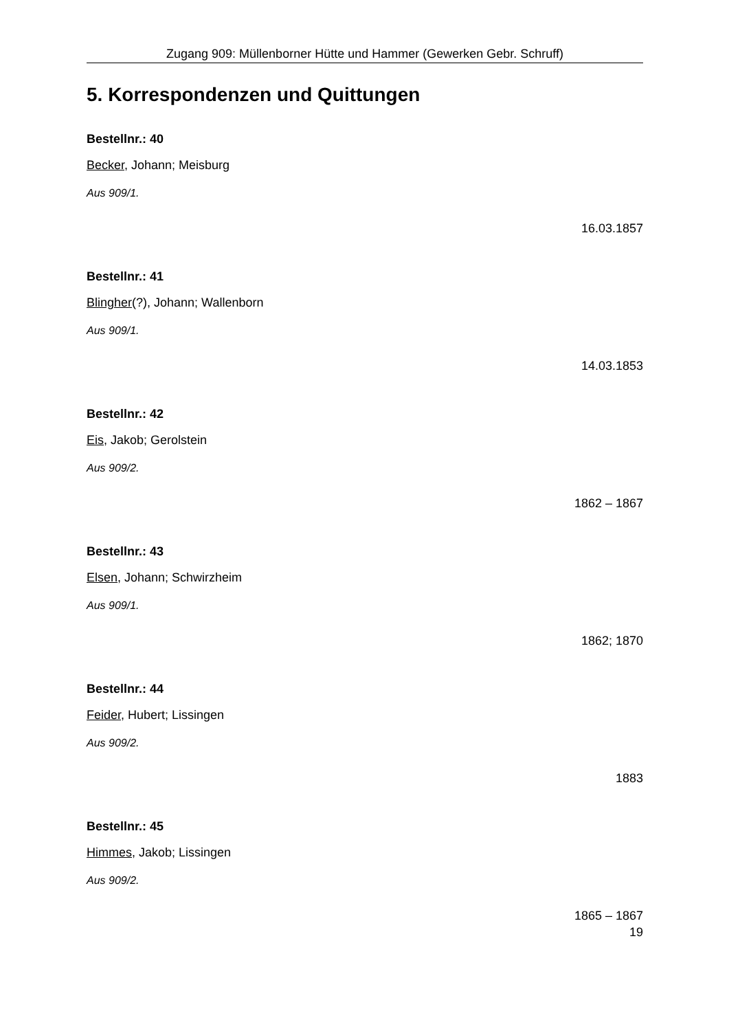Zugang 909: Müllenborner Hütte und Hammer (Gewerken Gebr. Schruff)
5. Korrespondenzen und Quittungen
Bestellnr.: 40
Becker, Johann; Meisburg
Aus 909/1.
16.03.1857
Bestellnr.: 41
Blingher(?), Johann; Wallenborn
Aus 909/1.
14.03.1853
Bestellnr.: 42
Eis, Jakob; Gerolstein
Aus 909/2.
1862 – 1867
Bestellnr.: 43
Elsen, Johann; Schwirzheim
Aus 909/1.
1862; 1870
Bestellnr.: 44
Feider, Hubert; Lissingen
Aus 909/2.
1883
Bestellnr.: 45
Himmes, Jakob; Lissingen
Aus 909/2.
1865 – 1867
19